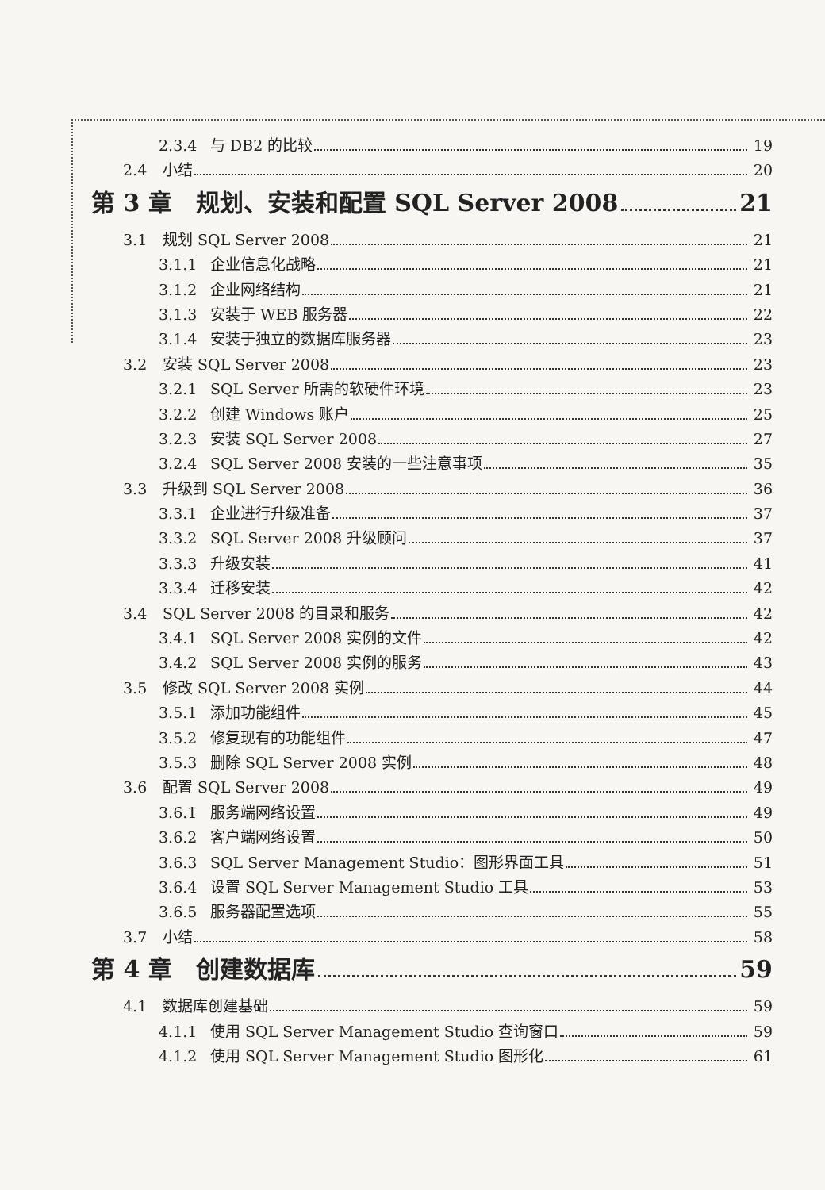2.3.4 与 DB2 的比较 19
2.4 小结 20
第 3 章　规划、安装和配置 SQL Server 2008 21
3.1 规划 SQL Server 2008 21
3.1.1 企业信息化战略 21
3.1.2 企业网络结构 21
3.1.3 安装于 WEB 服务器 22
3.1.4 安装于独立的数据库服务器 23
3.2 安装 SQL Server 2008 23
3.2.1 SQL Server 所需的软硬件环境 23
3.2.2 创建 Windows 账户 25
3.2.3 安装 SQL Server 2008 27
3.2.4 SQL Server 2008 安装的一些注意事项 35
3.3 升级到 SQL Server 2008 36
3.3.1 企业进行升级准备 37
3.3.2 SQL Server 2008 升级顾问 37
3.3.3 升级安装 41
3.3.4 迁移安装 42
3.4 SQL Server 2008 的目录和服务 42
3.4.1 SQL Server 2008 实例的文件 42
3.4.2 SQL Server 2008 实例的服务 43
3.5 修改 SQL Server 2008 实例 44
3.5.1 添加功能组件 45
3.5.2 修复现有的功能组件 47
3.5.3 删除 SQL Server 2008 实例 48
3.6 配置 SQL Server 2008 49
3.6.1 服务端网络设置 49
3.6.2 客户端网络设置 50
3.6.3 SQL Server Management Studio：图形界面工具 51
3.6.4 设置 SQL Server Management Studio 工具 53
3.6.5 服务器配置选项 55
3.7 小结 58
第 4 章　创建数据库 59
4.1 数据库创建基础 59
4.1.1 使用 SQL Server Management Studio 查询窗口 59
4.1.2 使用 SQL Server Management Studio 图形化 61